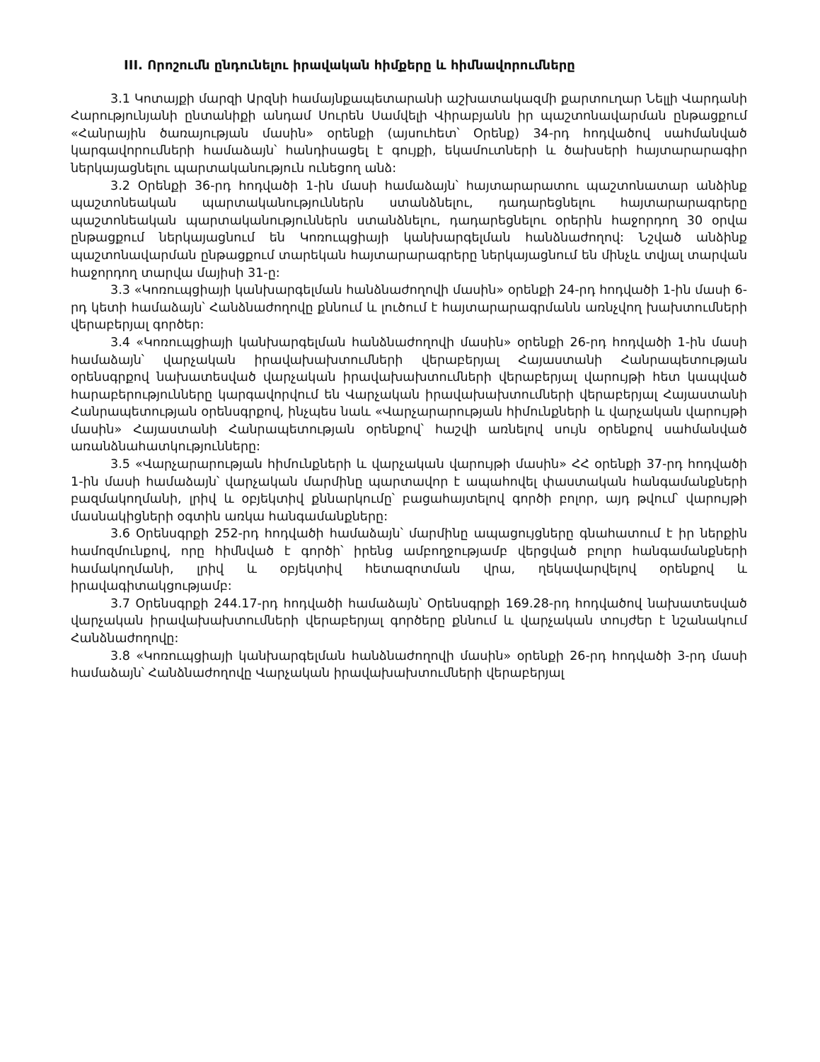III. Որոշումն ընդունելու իրավական հիմքերը և հիմնավորումները
3.1 Կոտայքի մարզի Արզնի համայնքապետարանի աշխատակազմի քարտուղար Նելլի Վարդանի Հարությունյանի ընտանիքի անդամ Սուրեն Սամվելի Վիրաբյանն իր պաշտոնավարման ընթացքում «Հանրային ծառայության մասին» օրենքի (այսուհետ՝ Օրենք) 34-րդ հոդվածով սահմանված կարգավորումների համաձայն՝ հանդիսացել է գույքի, եկամուտների և ծախսերի հայտարարագիր ներկայացնելու պարտականություն ունեցող անձ:
3.2 Օրենքի 36-րդ հոդվածի 1-ին մասի համաձայն՝ հայտարարատու պաշտոնատար անձինք պաշտոնեական պարտականություններն ստանձնելու, դադարեցնելու հայտարարագրերը պաշտոնեական պարտականություններն ստանձնելու, դադարեցնելու օրերին հաջորդող 30 օրվա ընթացքում ներկայացնում են Կոռուպցիայի կանխարգելման հանձնաժողով: Նշված անձինք պաշտոնավարման ընթացքում տարեկան հայտարարագրերը ներկայացնում են մինչև տվյալ տարվան հաջորդող տարվա մայիսի 31-ը:
3.3 «Կոռուպցիայի կանխարգելման հանձնաժողովի մասին» օրենքի 24-րդ հոդվածի 1-ին մասի 6-րդ կետի համաձայն՝ Հանձնաժողովը քննում և լուծում է հայտարարագրմանն առնչվող խախտումների վերաբերյալ գործեր:
3.4 «Կոռուպցիայի կանխարգելման հանձնաժողովի մասին» օրենքի 26-րդ հոդվածի 1-ին մասի համաձայն՝ վարչական իրավախախտումների վերաբերյալ Հայաստանի Հանրապետության օրենսգրքով նախատեսված վարչական իրավախախտումների վերաբերյալ վարույթի հետ կապված հարաբերությունները կարգավորվում են Վարչական իրավախախտումների վերաբերյալ Հայաստանի Հանրապետության օրենսգրքով, ինչպես նաև «Վարչարարության հիմունքների և վարչական վարույթի մասին» Հայաստանի Հանրապետության օրենքով՝ հաշվի առնելով սույն օրենքով սահմանված առանձնահատկությունները:
3.5 «Վարչարարության հիմունքների և վարչական վարույթի մասին» ՀՀ օրենքի 37-րդ հոդվածի 1-ին մասի համաձայն՝ վարչական մարմինը պարտավոր է ապահովել փաստական հանգամանքների բազմակողմանի, լրիվ և օբյեկտիվ քննարկումը՝ բացահայտելով գործի բոլոր, այդ թվում՝ վարույթի մասնակիցների օգտին առկա հանգամանքները:
3.6 Օրենսգրքի 252-րդ հոդվածի համաձայն՝ մարմինը ապացույցները գնահատում է իր ներքին համոզմունքով, որը հիմնված է գործի՝ իրենց ամբողջությամբ վերցված բոլոր հանգամանքների համակողմանի, լրիվ և օբյեկտիվ հետազոտման վրա, ղեկավարվելով օրենքով և իրավագիտակցությամբ:
3.7 Օրենսգրքի 244.17-րդ հոդվածի համաձայն՝ Օրենսգրքի 169.28-րդ հոդվածով նախատեսված վարչական իրավախախտումների վերաբերյալ գործերը քննում և վարչական տույժեր է նշանակում Հանձնաժողովը:
3.8 «Կոռուպցիայի կանխարգելման հանձնաժողովի մասին» օրենքի 26-րդ հոդվածի 3-րդ մասի համաձայն՝ Հանձնաժողովը Վարչական իրավախախտումների վերաբերյալ